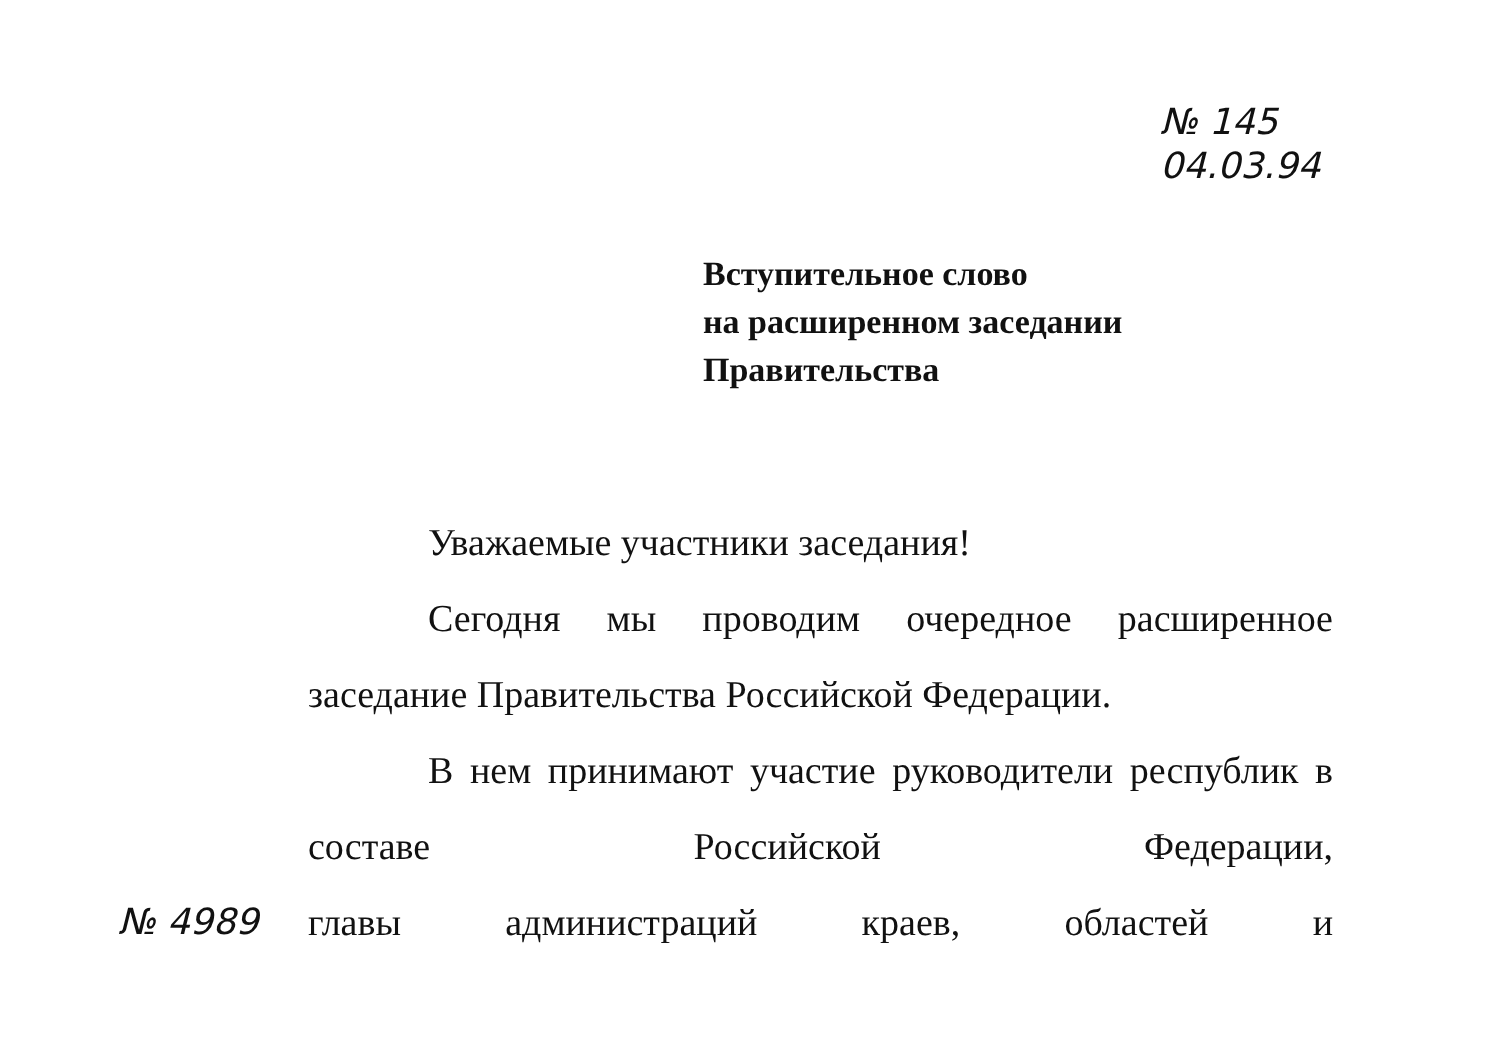№ 145
04.03.94
Вступительное слово
на расширенном заседании
Правительства
Уважаемые участники заседания!
Сегодня мы проводим очередное расширенное заседание Правительства Российской Федерации.
В нем принимают участие руководители республик в составе Российской Федерации,
№ 4989 главы администраций краев, областей и